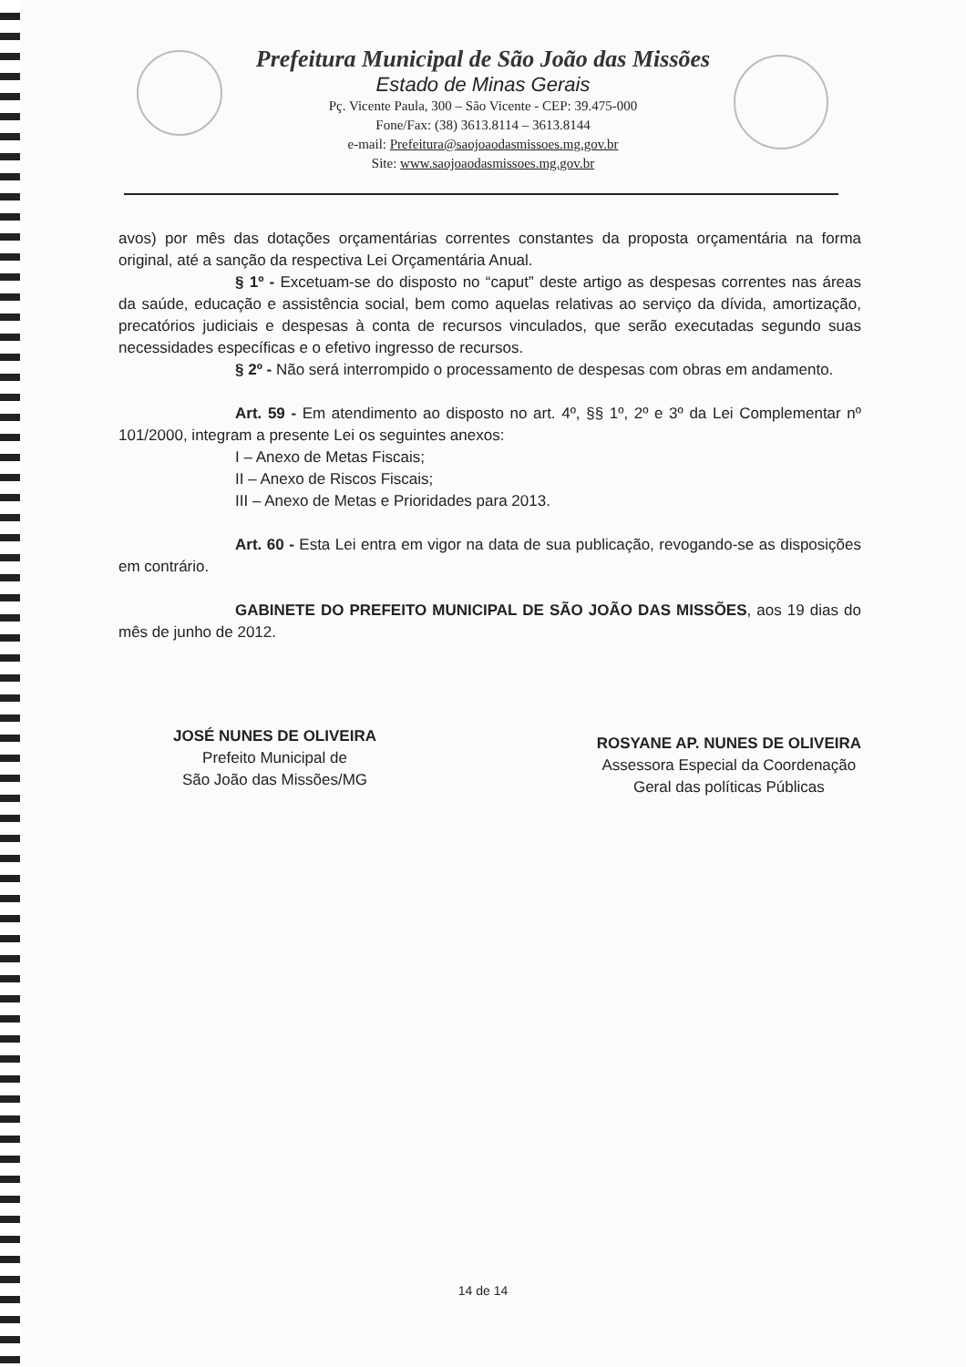Prefeitura Municipal de São João das Missões
Estado de Minas Gerais
Pç. Vicente Paula, 300 – São Vicente - CEP: 39.475-000
Fone/Fax: (38) 3613.8114 – 3613.8144
e-mail: Prefeitura@saojoaodasmissoes.mg.gov.br
Site: www.saojoaodasmissoes.mg.gov.br
avos) por mês das dotações orçamentárias correntes constantes da proposta orçamentária na forma original, até a sanção da respectiva Lei Orçamentária Anual.
§ 1º - Excetuam-se do disposto no “caput” deste artigo as despesas correntes nas áreas da saúde, educação e assistência social, bem como aquelas relativas ao serviço da dívida, amortização, precatórios judiciais e despesas à conta de recursos vinculados, que serão executadas segundo suas necessidades específicas e o efetivo ingresso de recursos.
§ 2º - Não será interrompido o processamento de despesas com obras em andamento.
Art. 59 - Em atendimento ao disposto no art. 4º, §§ 1º, 2º e 3º da Lei Complementar nº 101/2000, integram a presente Lei os seguintes anexos:
I – Anexo de Metas Fiscais;
II – Anexo de Riscos Fiscais;
III – Anexo de Metas e Prioridades para 2013.
Art. 60 - Esta Lei entra em vigor na data de sua publicação, revogando-se as disposições em contrário.
GABINETE DO PREFEITO MUNICIPAL DE SÃO JOÃO DAS MISSÕES, aos 19 dias do mês de junho de 2012.
JOSÉ NUNES DE OLIVEIRA
Prefeito Municipal de
São João das Missões/MG
ROSYANE AP. NUNES DE OLIVEIRA
Assessora Especial da Coordenação
Geral das políticas Públicas
14 de 14